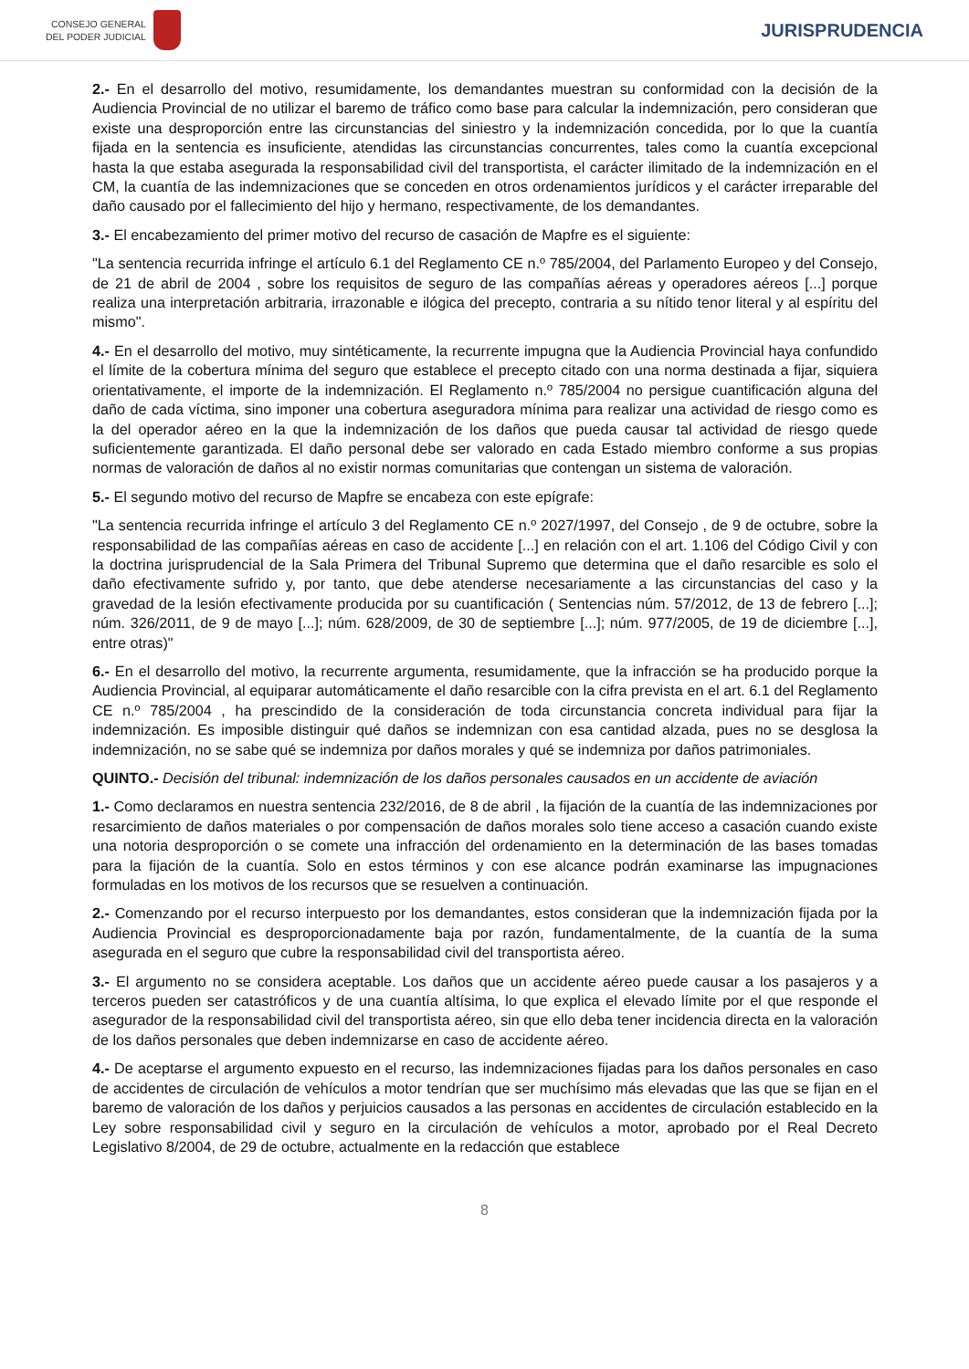CONSEJO GENERAL
DEL PODER JUDICIAL
JURISPRUDENCIA
2.- En el desarrollo del motivo, resumidamente, los demandantes muestran su conformidad con la decisión de la Audiencia Provincial de no utilizar el baremo de tráfico como base para calcular la indemnización, pero consideran que existe una desproporción entre las circunstancias del siniestro y la indemnización concedida, por lo que la cuantía fijada en la sentencia es insuficiente, atendidas las circunstancias concurrentes, tales como la cuantía excepcional hasta la que estaba asegurada la responsabilidad civil del transportista, el carácter ilimitado de la indemnización en el CM, la cuantía de las indemnizaciones que se conceden en otros ordenamientos jurídicos y el carácter irreparable del daño causado por el fallecimiento del hijo y hermano, respectivamente, de los demandantes.
3.- El encabezamiento del primer motivo del recurso de casación de Mapfre es el siguiente:
"La sentencia recurrida infringe el artículo 6.1 del Reglamento CE n.º 785/2004, del Parlamento Europeo y del Consejo, de 21 de abril de 2004 , sobre los requisitos de seguro de las compañías aéreas y operadores aéreos [...] porque realiza una interpretación arbitraria, irrazonable e ilógica del precepto, contraria a su nítido tenor literal y al espíritu del mismo".
4.- En el desarrollo del motivo, muy sintéticamente, la recurrente impugna que la Audiencia Provincial haya confundido el límite de la cobertura mínima del seguro que establece el precepto citado con una norma destinada a fijar, siquiera orientativamente, el importe de la indemnización. El Reglamento n.º 785/2004 no persigue cuantificación alguna del daño de cada víctima, sino imponer una cobertura aseguradora mínima para realizar una actividad de riesgo como es la del operador aéreo en la que la indemnización de los daños que pueda causar tal actividad de riesgo quede suficientemente garantizada. El daño personal debe ser valorado en cada Estado miembro conforme a sus propias normas de valoración de daños al no existir normas comunitarias que contengan un sistema de valoración.
5.- El segundo motivo del recurso de Mapfre se encabeza con este epígrafe:
"La sentencia recurrida infringe el artículo 3 del Reglamento CE n.º 2027/1997, del Consejo , de 9 de octubre, sobre la responsabilidad de las compañías aéreas en caso de accidente [...] en relación con el art. 1.106 del Código Civil y con la doctrina jurisprudencial de la Sala Primera del Tribunal Supremo que determina que el daño resarcible es solo el daño efectivamente sufrido y, por tanto, que debe atenderse necesariamente a las circunstancias del caso y la gravedad de la lesión efectivamente producida por su cuantificación ( Sentencias núm. 57/2012, de 13 de febrero [...]; núm. 326/2011, de 9 de mayo [...]; núm. 628/2009, de 30 de septiembre [...]; núm. 977/2005, de 19 de diciembre [...], entre otras)"
6.- En el desarrollo del motivo, la recurrente argumenta, resumidamente, que la infracción se ha producido porque la Audiencia Provincial, al equiparar automáticamente el daño resarcible con la cifra prevista en el art. 6.1 del Reglamento CE n.º 785/2004 , ha prescindido de la consideración de toda circunstancia concreta individual para fijar la indemnización. Es imposible distinguir qué daños se indemnizan con esa cantidad alzada, pues no se desglosa la indemnización, no se sabe qué se indemniza por daños morales y qué se indemniza por daños patrimoniales.
QUINTO.- Decisión del tribunal: indemnización de los daños personales causados en un accidente de aviación
1.- Como declaramos en nuestra sentencia 232/2016, de 8 de abril , la fijación de la cuantía de las indemnizaciones por resarcimiento de daños materiales o por compensación de daños morales solo tiene acceso a casación cuando existe una notoria desproporción o se comete una infracción del ordenamiento en la determinación de las bases tomadas para la fijación de la cuantía. Solo en estos términos y con ese alcance podrán examinarse las impugnaciones formuladas en los motivos de los recursos que se resuelven a continuación.
2.- Comenzando por el recurso interpuesto por los demandantes, estos consideran que la indemnización fijada por la Audiencia Provincial es desproporcionadamente baja por razón, fundamentalmente, de la cuantía de la suma asegurada en el seguro que cubre la responsabilidad civil del transportista aéreo.
3.- El argumento no se considera aceptable. Los daños que un accidente aéreo puede causar a los pasajeros y a terceros pueden ser catastróficos y de una cuantía altísima, lo que explica el elevado límite por el que responde el asegurador de la responsabilidad civil del transportista aéreo, sin que ello deba tener incidencia directa en la valoración de los daños personales que deben indemnizarse en caso de accidente aéreo.
4.- De aceptarse el argumento expuesto en el recurso, las indemnizaciones fijadas para los daños personales en caso de accidentes de circulación de vehículos a motor tendrían que ser muchísimo más elevadas que las que se fijan en el baremo de valoración de los daños y perjuicios causados a las personas en accidentes de circulación establecido en la Ley sobre responsabilidad civil y seguro en la circulación de vehículos a motor, aprobado por el Real Decreto Legislativo 8/2004, de 29 de octubre, actualmente en la redacción que establece
8